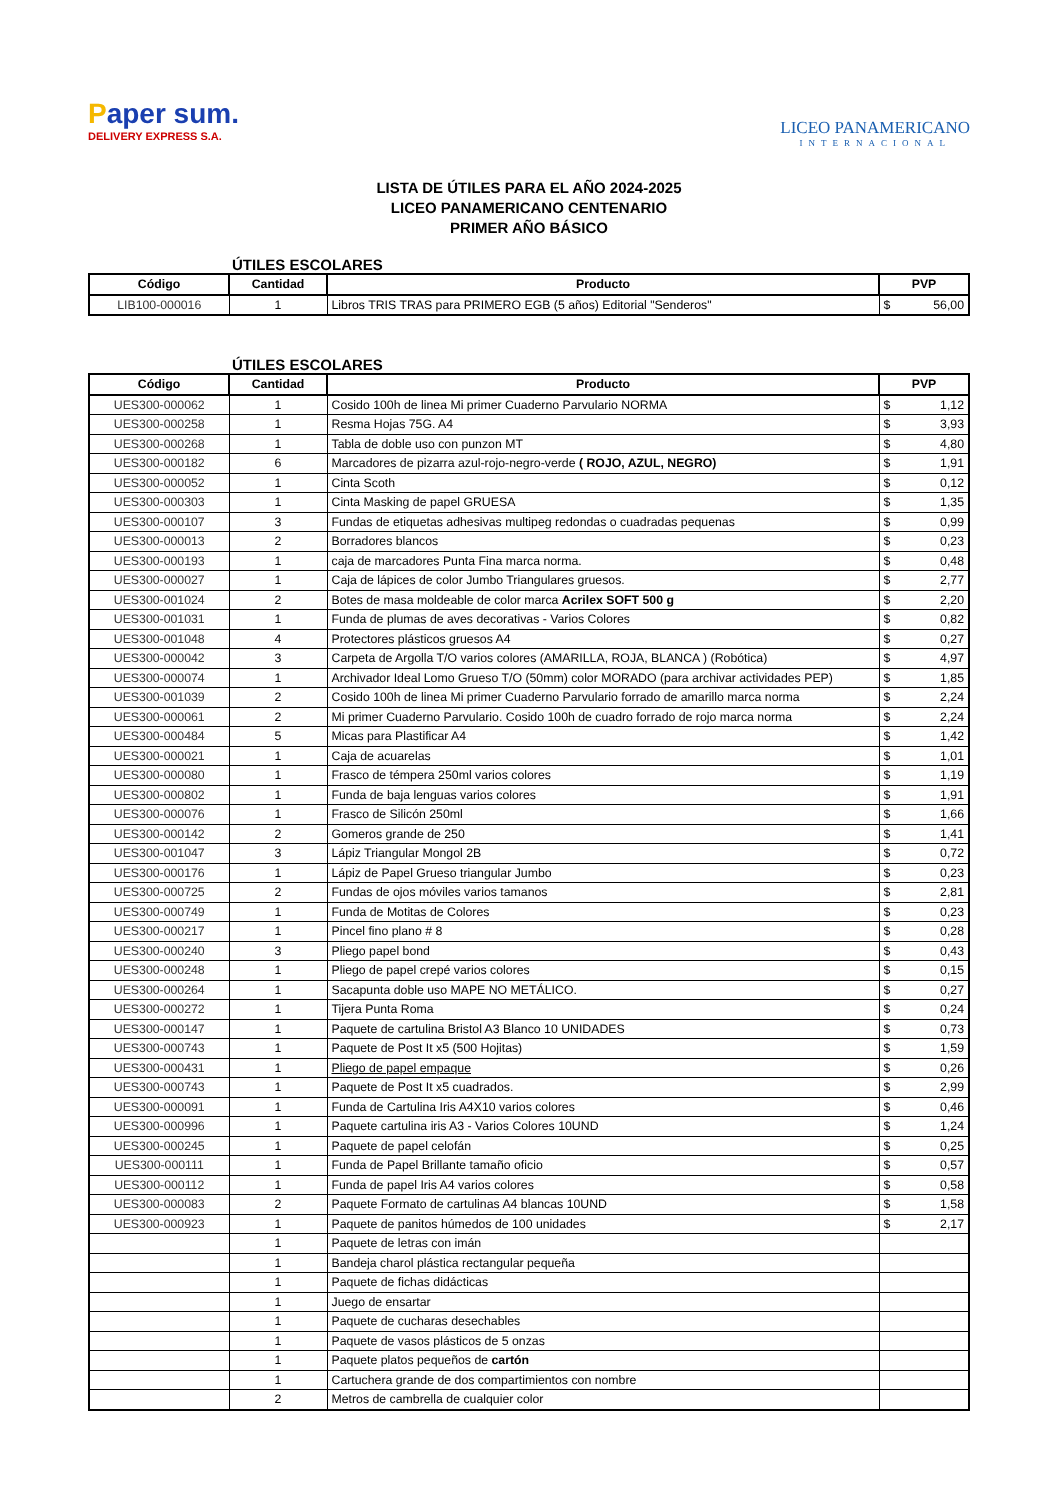Paper sum.
DELIVERY EXPRESS S.A.
LICEO PANAMERICANO
INTERNACIONAL
LISTA DE ÚTILES PARA EL AÑO 2024-2025
LICEO PANAMERICANO CENTENARIO
PRIMER AÑO BÁSICO
ÚTILES ESCOLARES
| Código | Cantidad | Producto | PVP |
| --- | --- | --- | --- |
| LIB100-000016 | 1 | Libros TRIS TRAS para PRIMERO EGB (5 años) Editorial "Senderos" | $ 56,00 |
ÚTILES ESCOLARES
| Código | Cantidad | Producto | PVP |
| --- | --- | --- | --- |
| UES300-000062 | 1 | Cosido 100h de linea Mi primer Cuaderno Parvulario NORMA | $ 1,12 |
| UES300-000258 | 1 | Resma Hojas 75G. A4 | $ 3,93 |
| UES300-000268 | 1 | Tabla de doble uso con punzon MT | $ 4,80 |
| UES300-000182 | 6 | Marcadores de pizarra azul-rojo-negro-verde ( ROJO, AZUL, NEGRO) | $ 1,91 |
| UES300-000052 | 1 | Cinta Scoth | $ 0,12 |
| UES300-000303 | 1 | Cinta Masking de papel GRUESA | $ 1,35 |
| UES300-000107 | 3 | Fundas de etiquetas adhesivas multipeg redondas o cuadradas pequenas | $ 0,99 |
| UES300-000013 | 2 | Borradores blancos | $ 0,23 |
| UES300-000193 | 1 | caja de marcadores Punta Fina marca norma. | $ 0,48 |
| UES300-000027 | 1 | Caja de lápices de color Jumbo Triangulares gruesos. | $ 2,77 |
| UES300-001024 | 2 | Botes de masa moldeable de color marca Acrilex SOFT 500 g | $ 2,20 |
| UES300-001031 | 1 | Funda de plumas de aves decorativas - Varios Colores | $ 0,82 |
| UES300-001048 | 4 | Protectores plásticos gruesos A4 | $ 0,27 |
| UES300-000042 | 3 | Carpeta de Argolla T/O varios colores (AMARILLA, ROJA, BLANCA ) (Robótica) | $ 4,97 |
| UES300-000074 | 1 | Archivador Ideal Lomo Grueso T/O (50mm) color MORADO (para archivar actividades PEP) | $ 1,85 |
| UES300-001039 | 2 | Cosido 100h de linea Mi primer Cuaderno Parvulario forrado de amarillo marca norma | $ 2,24 |
| UES300-000061 | 2 | Mi primer Cuaderno Parvulario. Cosido 100h de cuadro forrado de rojo marca norma | $ 2,24 |
| UES300-000484 | 5 | Micas para Plastificar A4 | $ 1,42 |
| UES300-000021 | 1 | Caja de acuarelas | $ 1,01 |
| UES300-000080 | 1 | Frasco de témpera 250ml varios colores | $ 1,19 |
| UES300-000802 | 1 | Funda de baja lenguas varios colores | $ 1,91 |
| UES300-000076 | 1 | Frasco de Silicón 250ml | $ 1,66 |
| UES300-000142 | 2 | Gomeros grande de 250 | $ 1,41 |
| UES300-001047 | 3 | Lápiz Triangular Mongol 2B | $ 0,72 |
| UES300-000176 | 1 | Lápiz de Papel Grueso triangular Jumbo | $ 0,23 |
| UES300-000725 | 2 | Fundas de ojos móviles varios tamanos | $ 2,81 |
| UES300-000749 | 1 | Funda de Motitas de Colores | $ 0,23 |
| UES300-000217 | 1 | Pincel fino plano # 8 | $ 0,28 |
| UES300-000240 | 3 | Pliego papel bond | $ 0,43 |
| UES300-000248 | 1 | Pliego de papel crepé varios colores | $ 0,15 |
| UES300-000264 | 1 | Sacapunta doble uso MAPE NO METÁLICO. | $ 0,27 |
| UES300-000272 | 1 | Tijera Punta Roma | $ 0,24 |
| UES300-000147 | 1 | Paquete de cartulina Bristol A3 Blanco 10 UNIDADES | $ 0,73 |
| UES300-000743 | 1 | Paquete de Post It x5 (500 Hojitas) | $ 1,59 |
| UES300-000431 | 1 | Pliego de papel empaque | $ 0,26 |
| UES300-000743 | 1 | Paquete de Post It x5 cuadrados. | $ 2,99 |
| UES300-000091 | 1 | Funda de Cartulina Iris A4X10 varios colores | $ 0,46 |
| UES300-000996 | 1 | Paquete cartulina iris A3 - Varios Colores 10UND | $ 1,24 |
| UES300-000245 | 1 | Paquete de papel celofán | $ 0,25 |
| UES300-000111 | 1 | Funda de Papel Brillante tamaño oficio | $ 0,57 |
| UES300-000112 | 1 | Funda de papel Iris A4 varios colores | $ 0,58 |
| UES300-000083 | 2 | Paquete Formato de cartulinas A4 blancas 10UND | $ 1,58 |
| UES300-000923 | 1 | Paquete de panitos húmedos de 100 unidades | $ 2,17 |
| | 1 | Paquete de letras con imán | |
| | 1 | Bandeja charol plástica rectangular pequeña | |
| | 1 | Paquete de fichas didácticas | |
| | 1 | Juego de ensartar | |
| | 1 | Paquete de cucharas desechables | |
| | 1 | Paquete de vasos plásticos de 5 onzas | |
| | 1 | Paquete platos pequeños de cartón | |
| | 1 | Cartuchera grande de dos compartimientos con nombre | |
| | 2 | Metros de cambrella de cualquier color | |